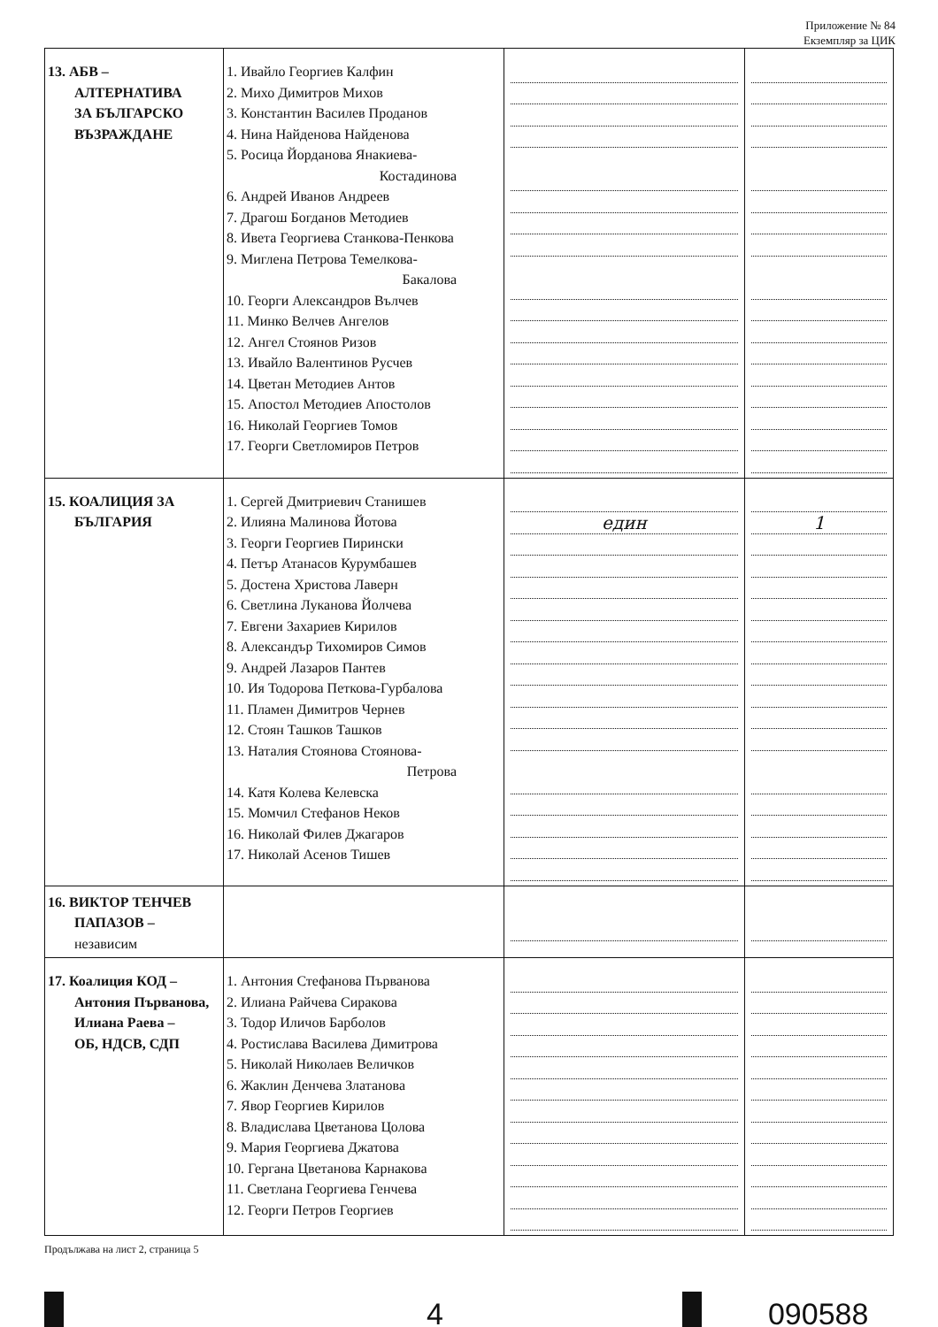Приложение № 84
Екземпляр за ЦИК
| 13. АБВ – АЛТЕРНАТИВА ЗА БЪЛГАРСКО ВЪЗРАЖДАНЕ | 1. Ивайло Георгиев Калфин 2. Михо Димитров Михов 3. Константин Василев Проданов 4. Нина Найденова Найденова 5. Росица Йорданова Янакиева- Костадинова 6. Андрей Иванов Андреев 7. Драгош Богданов Методиев 8. Ивета Георгиева Станкова-Пенкова 9. Миглена Петрова Темелкова- Бакалова 10. Георги Александров Вълчев 11. Минко Велчев Ангелов 12. Ангел Стоянов Ризов 13. Ивайло Валентинов Русчев 14. Цветан Методиев Антов 15. Апостол Методиев Апостолов 16. Николай Георгиев Томов 17. Георги Светломиров Петров | | |
| 15. КОАЛИЦИЯ ЗА БЪЛГАРИЯ | 1. Сергей Дмитриевич Станишев 2. Илияна Малинова Йотова 3. Георги Георгиев Пирински 4. Петър Атанасов Курумбашев 5. Достена Христова Лаверн 6. Светлина Луканова Йолчева 7. Евгени Захариев Кирилов 8. Александър Тихомиров Симов 9. Андрей Лазаров Пантев 10. Ия Тодорова Петкова-Гурбалова 11. Пламен Димитров Чернев 12. Стоян Ташков Ташков 13. Наталия Стоянова Стоянова- Петрова 14. Катя Колева Келевска 15. Момчил Стефанов Неков 16. Николай Филев Джагаров 17. Николай Асенов Тишев | един | 1 |
| 16. ВИКТОР ТЕНЧЕВ ПАПАЗОВ – независим | | | |
| 17. Коалиция КОД – Антония Първанова, Илиана Раева – ОБ, НДСВ, СДП | 1. Антония Стефанова Първанова 2. Илиана Райчева Сиракова 3. Тодор Иличов Барболов 4. Ростислава Василева Димитрова 5. Николай Николаев Величков 6. Жаклин Денчева Златанова 7. Явор Георгиев Кирилов 8. Владислава Цветанова Цолова 9. Мария Георгиева Джатова 10. Гергана Цветанова Карнакова 11. Светлана Георгиева Генчева 12. Георги Петров Георгиев | | |
Продължава на лист 2, страница 5
4 090588